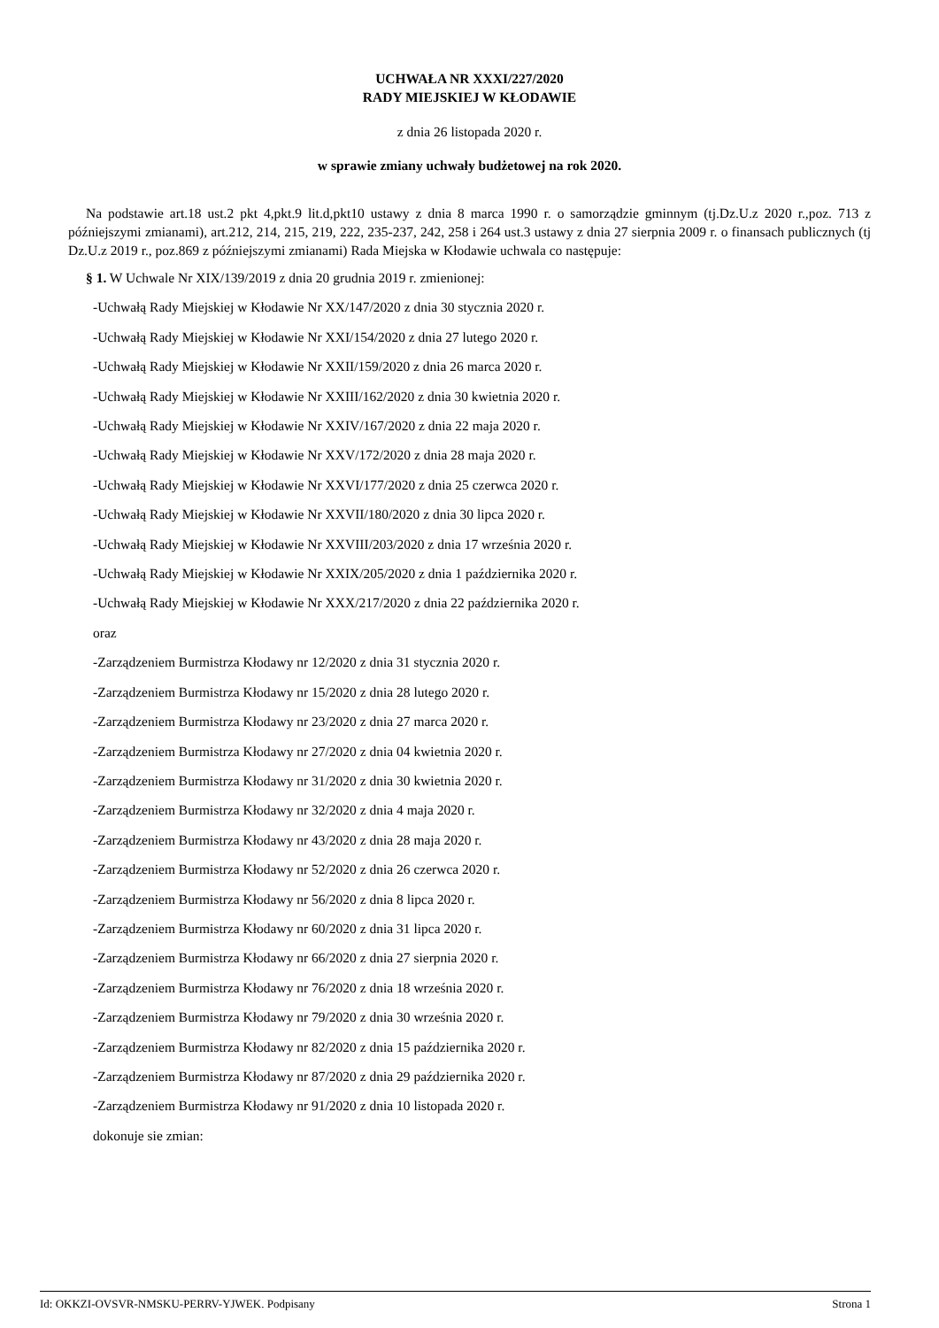UCHWAŁA NR XXXI/227/2020
RADY MIEJSKIEJ W KŁODAWIE
z dnia 26 listopada 2020 r.
w sprawie zmiany uchwały budżetowej na rok 2020.
Na podstawie art.18 ust.2 pkt 4,pkt.9 lit.d,pkt10 ustawy z dnia 8 marca 1990 r. o samorządzie gminnym (tj.Dz.U.z 2020 r.,poz. 713 z późniejszymi zmianami), art.212, 214, 215, 219, 222, 235-237, 242, 258 i 264 ust.3 ustawy z dnia 27 sierpnia 2009 r. o finansach publicznych (tj Dz.U.z 2019 r., poz.869 z późniejszymi zmianami) Rada Miejska w Kłodawie uchwala co następuje:
§ 1. W Uchwale Nr XIX/139/2019 z dnia 20 grudnia 2019 r. zmienionej:
-Uchwałą Rady Miejskiej w Kłodawie Nr XX/147/2020 z dnia 30 stycznia 2020 r.
-Uchwałą Rady Miejskiej w Kłodawie Nr XXI/154/2020 z dnia 27 lutego 2020 r.
-Uchwałą Rady Miejskiej w Kłodawie Nr XXII/159/2020 z dnia 26 marca 2020 r.
-Uchwałą Rady Miejskiej w Kłodawie Nr XXIII/162/2020 z dnia 30 kwietnia 2020 r.
-Uchwałą Rady Miejskiej w Kłodawie Nr XXIV/167/2020 z dnia 22 maja 2020 r.
-Uchwałą Rady Miejskiej w Kłodawie Nr XXV/172/2020 z dnia 28 maja 2020 r.
-Uchwałą Rady Miejskiej w Kłodawie Nr XXVI/177/2020 z dnia 25 czerwca 2020 r.
-Uchwałą Rady Miejskiej w Kłodawie Nr XXVII/180/2020 z dnia 30 lipca 2020 r.
-Uchwałą Rady Miejskiej w Kłodawie Nr XXVIII/203/2020 z dnia 17 września 2020 r.
-Uchwałą Rady Miejskiej w Kłodawie Nr XXIX/205/2020 z dnia 1 października 2020 r.
-Uchwałą Rady Miejskiej w Kłodawie Nr XXX/217/2020 z dnia 22 października 2020 r.
oraz
-Zarządzeniem Burmistrza Kłodawy nr 12/2020 z dnia 31 stycznia 2020 r.
-Zarządzeniem Burmistrza Kłodawy nr 15/2020 z dnia 28 lutego 2020 r.
-Zarządzeniem Burmistrza Kłodawy nr 23/2020 z dnia 27 marca 2020 r.
-Zarządzeniem Burmistrza Kłodawy nr 27/2020 z dnia 04 kwietnia 2020 r.
-Zarządzeniem Burmistrza Kłodawy nr 31/2020 z dnia 30 kwietnia 2020 r.
-Zarządzeniem Burmistrza Kłodawy nr 32/2020 z dnia 4 maja 2020 r.
-Zarządzeniem Burmistrza Kłodawy nr 43/2020 z dnia 28 maja 2020 r.
-Zarządzeniem Burmistrza Kłodawy nr 52/2020 z dnia 26 czerwca 2020 r.
-Zarządzeniem Burmistrza Kłodawy nr 56/2020 z dnia 8 lipca 2020 r.
-Zarządzeniem Burmistrza Kłodawy nr 60/2020 z dnia 31 lipca 2020 r.
-Zarządzeniem Burmistrza Kłodawy nr 66/2020 z dnia 27 sierpnia 2020 r.
-Zarządzeniem Burmistrza Kłodawy nr 76/2020 z dnia 18 września 2020 r.
-Zarządzeniem Burmistrza Kłodawy nr 79/2020 z dnia 30 września 2020 r.
-Zarządzeniem Burmistrza Kłodawy nr 82/2020 z dnia 15 października 2020 r.
-Zarządzeniem Burmistrza Kłodawy nr 87/2020 z dnia 29 października 2020 r.
-Zarządzeniem Burmistrza Kłodawy nr 91/2020 z dnia 10 listopada 2020 r.
dokonuje sie zmian:
Id: OKKZI-OVSVR-NMSKU-PERRV-YJWEK. Podpisany Strona 1